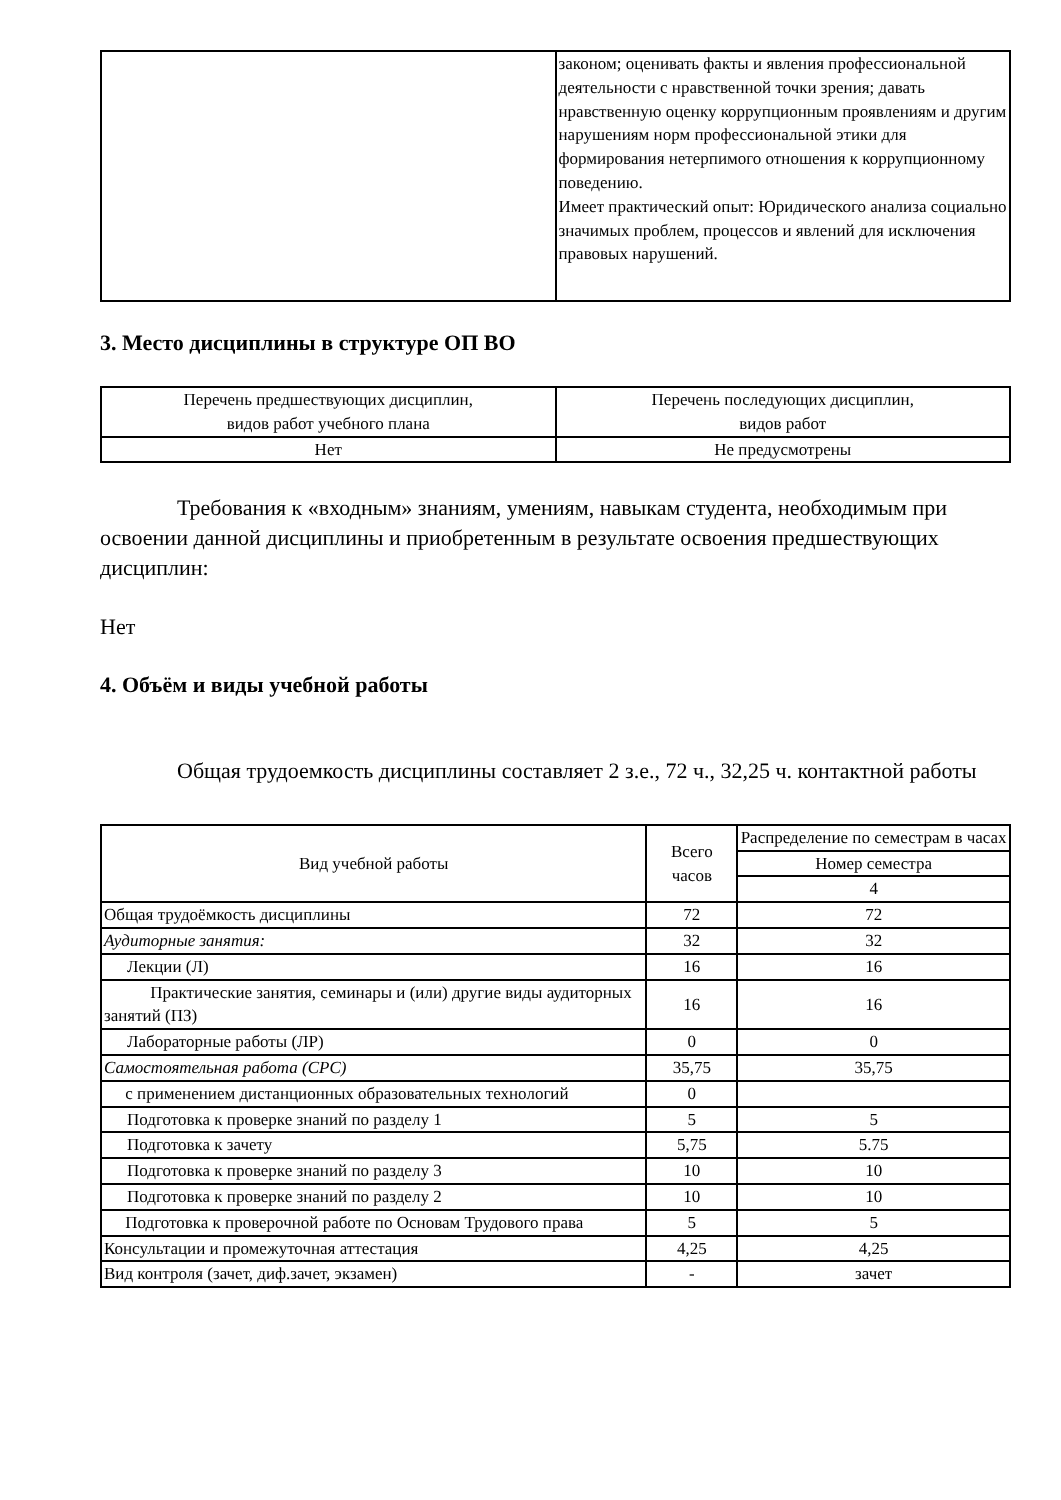| | законом; оценивать факты и явления профессиональной деятельности с нравственной точки зрения; давать нравственную оценку коррупционным проявлениям и другим нарушениям норм профессиональной этики для формирования нетерпимого отношения к коррупционному поведению. Имеет практический опыт: Юридического анализа социально значимых проблем, процессов и явлений для исключения правовых нарушений. |
3. Место дисциплины в структуре ОП ВО
| Перечень предшествующих дисциплин, видов работ учебного плана | Перечень последующих дисциплин, видов работ |
| --- | --- |
| Нет | Не предусмотрены |
Требования к «входным» знаниям, умениям, навыкам студента, необходимым при освоении данной дисциплины и приобретенным в результате освоения предшествующих дисциплин:
Нет
4. Объём и виды учебной работы
Общая трудоемкость дисциплины составляет 2 з.е., 72 ч., 32,25 ч. контактной работы
| Вид учебной работы | Всего часов | Распределение по семестрам в часах |
| | | Номер семестра |
| | | 4 |
| Общая трудоёмкость дисциплины | 72 | 72 |
| Аудиторные занятия: | 32 | 32 |
| Лекции (Л) | 16 | 16 |
| Практические занятия, семинары и (или) другие виды аудиторных занятий (ПЗ) | 16 | 16 |
| Лабораторные работы (ЛР) | 0 | 0 |
| Самостоятельная работа (СРС) | 35,75 | 35,75 |
| с применением дистанционных образовательных технологий | 0 | |
| Подготовка к проверке знаний по разделу 1 | 5 | 5 |
| Подготовка к зачету | 5,75 | 5.75 |
| Подготовка к проверке знаний по разделу 3 | 10 | 10 |
| Подготовка к проверке знаний по разделу 2 | 10 | 10 |
| Подготовка к проверочной работе по Основам Трудового права | 5 | 5 |
| Консультации и промежуточная аттестация | 4,25 | 4,25 |
| Вид контроля (зачет, диф.зачет, экзамен) | - | зачет |